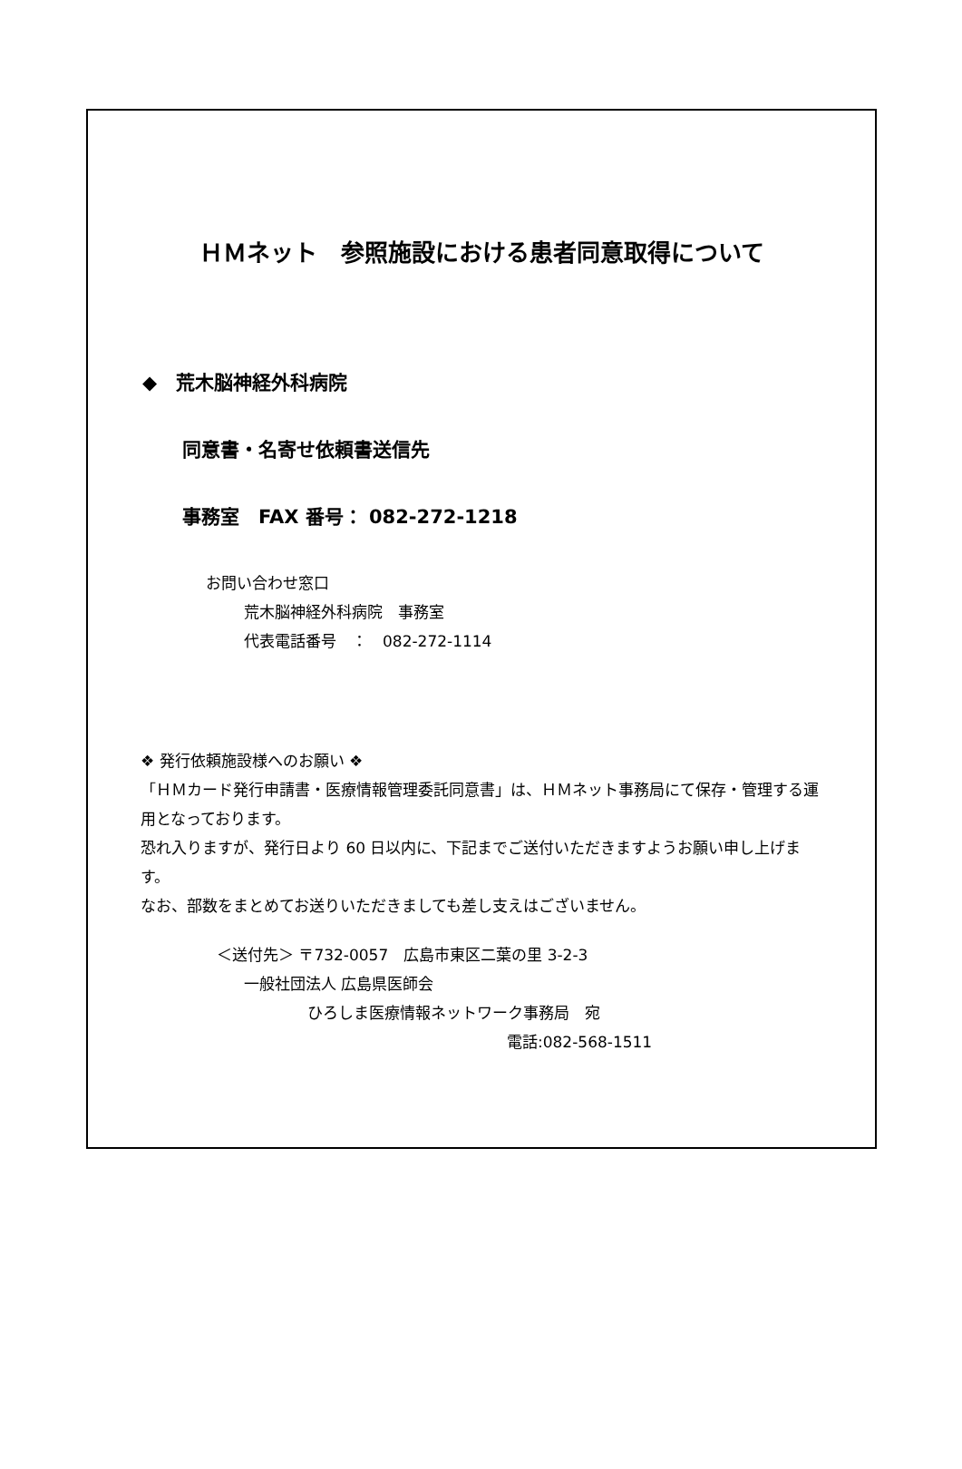ＨＭネット　参照施設における患者同意取得について
◆　荒木脳神経外科病院
同意書・名寄せ依頼書送信先
事務室　FAX 番号： 082-272-1218
お問い合わせ窓口
荒木脳神経外科病院　事務室
代表電話番号　：　082-272-1114
❖ 発行依頼施設様へのお願い ❖
「ＨＭカード発行申請書・医療情報管理委託同意書」は、ＨＭネット事務局にて保存・管理する運用となっております。
恐れ入りますが、発行日より 60 日以内に、下記までご送付いただきますようお願い申し上げます。
なお、部数をまとめてお送りいただきましても差し支えはございません。
＜送付先＞ 〒732-0057　広島市東区二葉の里 3-2-3
一般社団法人 広島県医師会
ひろしま医療情報ネットワーク事務局　宛
電話:082-568-1511